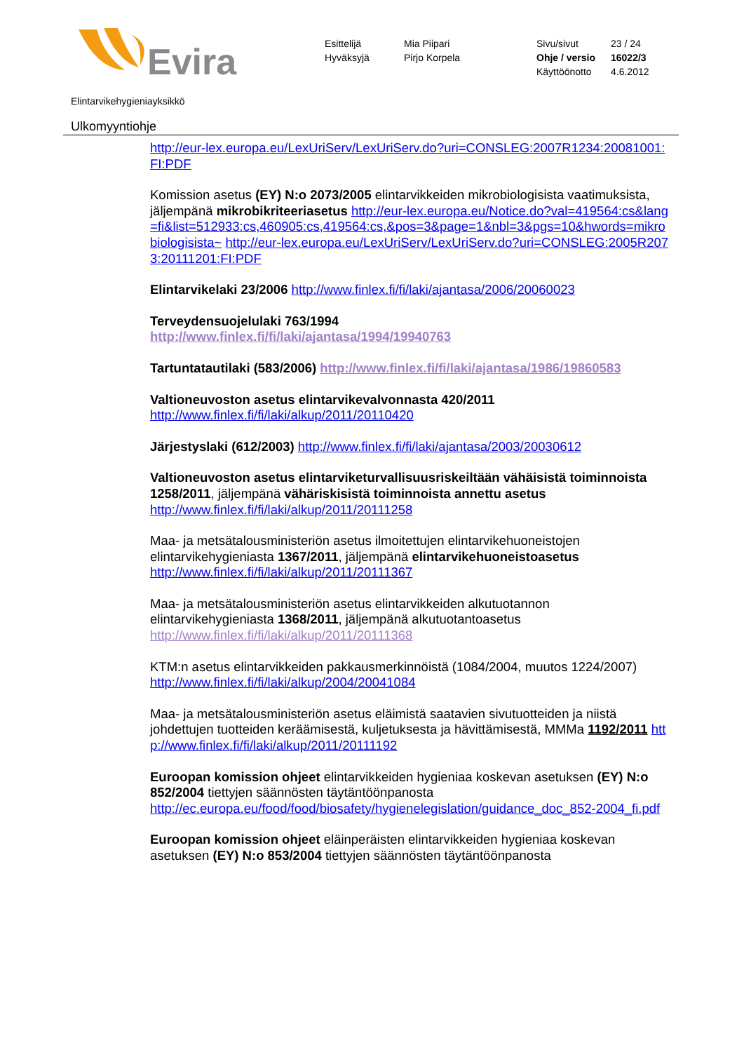Evira
Esittelijä
Hyväksyjä
Mia Piipari
Pirjo Korpela
Sivu/sivut
Ohje / versio
Käyttöönotto
23 / 24
16022/3
4.6.2012
Elintarvikehygieniayksikkö
Ulkomyyntiohje
http://eur-lex.europa.eu/LexUriServ/LexUriServ.do?uri=CONSLEG:2007R1234:20081001:FI:PDF
Komission asetus (EY) N:o 2073/2005 elintarvikkeiden mikrobiologisista vaatimuksista, jäljempänä mikrobikriteeriasetus http://eur-lex.europa.eu/Notice.do?val=419564:cs&lang=fi&list=512933:cs,460905:cs,419564:cs,&pos=3&page=1&nbl=3&pgs=10&hwords=mikrobiologisista~ http://eur-lex.europa.eu/LexUriServ/LexUriServ.do?uri=CONSLEG:2005R2073:20111201:FI:PDF
Elintarvikelaki 23/2006 http://www.finlex.fi/fi/laki/ajantasa/2006/20060023
Terveydensuojelulaki 763/1994
http://www.finlex.fi/fi/laki/ajantasa/1994/19940763
Tartuntatautilaki (583/2006) http://www.finlex.fi/fi/laki/ajantasa/1986/19860583
Valtioneuvoston asetus elintarvikevalvonnasta 420/2011
http://www.finlex.fi/fi/laki/alkup/2011/20110420
Järjestyslaki (612/2003) http://www.finlex.fi/fi/laki/ajantasa/2003/20030612
Valtioneuvoston asetus elintarviketurvallisuusriskeiltään vähäisistä toiminnoista 1258/2011, jäljempänä vähäriskisistä toiminnoista annettu asetus
http://www.finlex.fi/fi/laki/alkup/2011/20111258
Maa- ja metsätalousministeriön asetus ilmoitettujen elintarvikehuoneistojen elintarvikehygieniasta 1367/2011, jäljempänä elintarvikehuoneistoasetus
http://www.finlex.fi/fi/laki/alkup/2011/20111367
Maa- ja metsätalousministeriön asetus elintarvikkeiden alkutuotannon elintarvikehygieniasta 1368/2011, jäljempänä alkutuotantoasetus
http://www.finlex.fi/fi/laki/alkup/2011/20111368
KTM:n asetus elintarvikkeiden pakkausmerkinnöistä (1084/2004, muutos 1224/2007)
http://www.finlex.fi/fi/laki/alkup/2004/20041084
Maa- ja metsätalousministeriön asetus eläimistä saatavien sivutuotteiden ja niistä johdettujen tuotteiden keräämisestä, kuljetuksesta ja hävittämisestä, MMMa 1192/2011 http://www.finlex.fi/fi/laki/alkup/2011/20111192
Euroopan komission ohjeet elintarvikkeiden hygieniaa koskevan asetuksen (EY) N:o 852/2004 tiettyjen säännösten täytäntöönpanosta
http://ec.europa.eu/food/food/biosafety/hygienelegislation/guidance_doc_852-2004_fi.pdf
Euroopan komission ohjeet eläinperäisten elintarvikkeiden hygieniaa koskevan asetuksen (EY) N:o 853/2004 tiettyjen säännösten täytäntöönpanosta